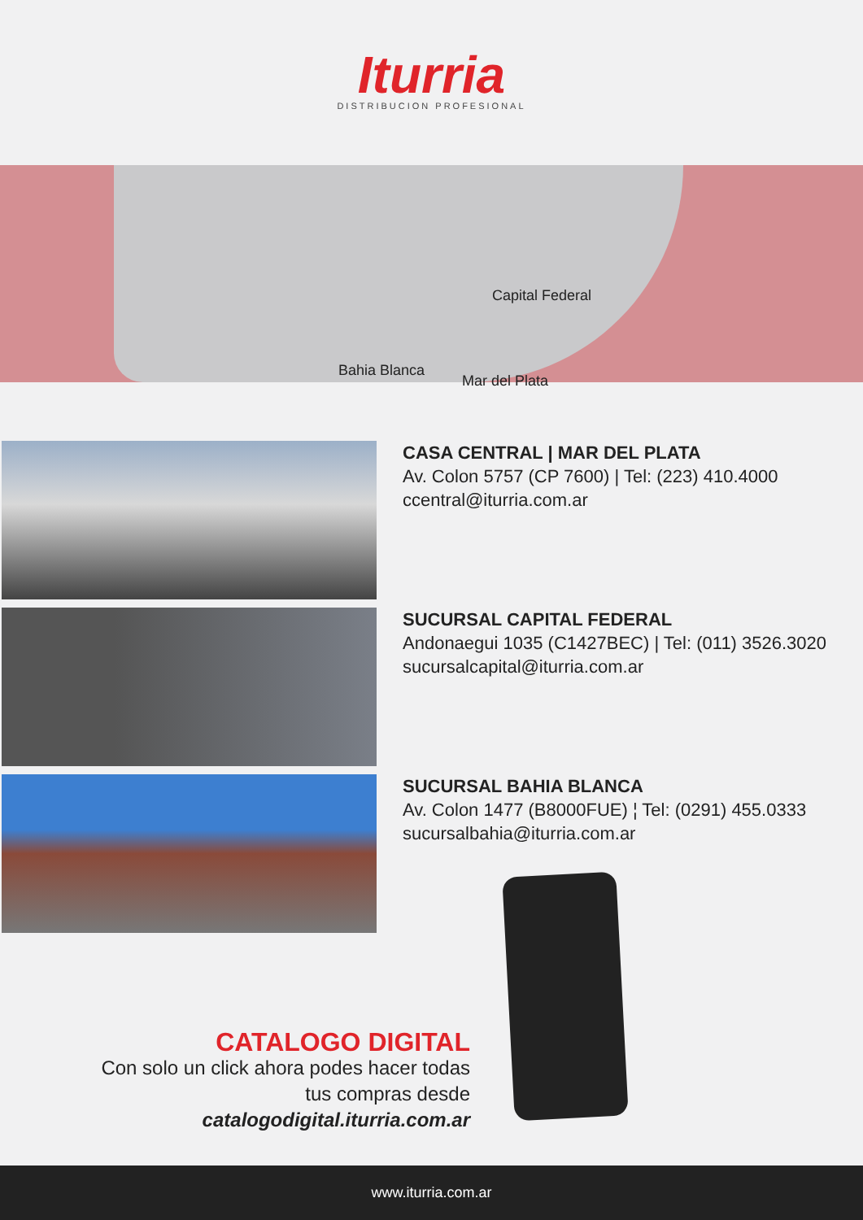Iturria
DISTRIBUCION PROFESIONAL
Capital Federal
Bahia Blanca
Mar del Plata
CASA CENTRAL | MAR DEL PLATA
Av. Colon 5757 (CP 7600) | Tel: (223) 410.4000
ccentral@iturria.com.ar
SUCURSAL CAPITAL FEDERAL
Andonaegui 1035 (C1427BEC) | Tel: (011) 3526.3020
sucursalcapital@iturria.com.ar
SUCURSAL BAHIA BLANCA
Av. Colon 1477 (B8000FUE) ¦ Tel: (0291) 455.0333
sucursalbahia@iturria.com.ar
CATALOGO DIGITAL
Con solo un click ahora podes hacer todas tus compras desde catalogodigital.iturria.com.ar
www.iturria.com.ar